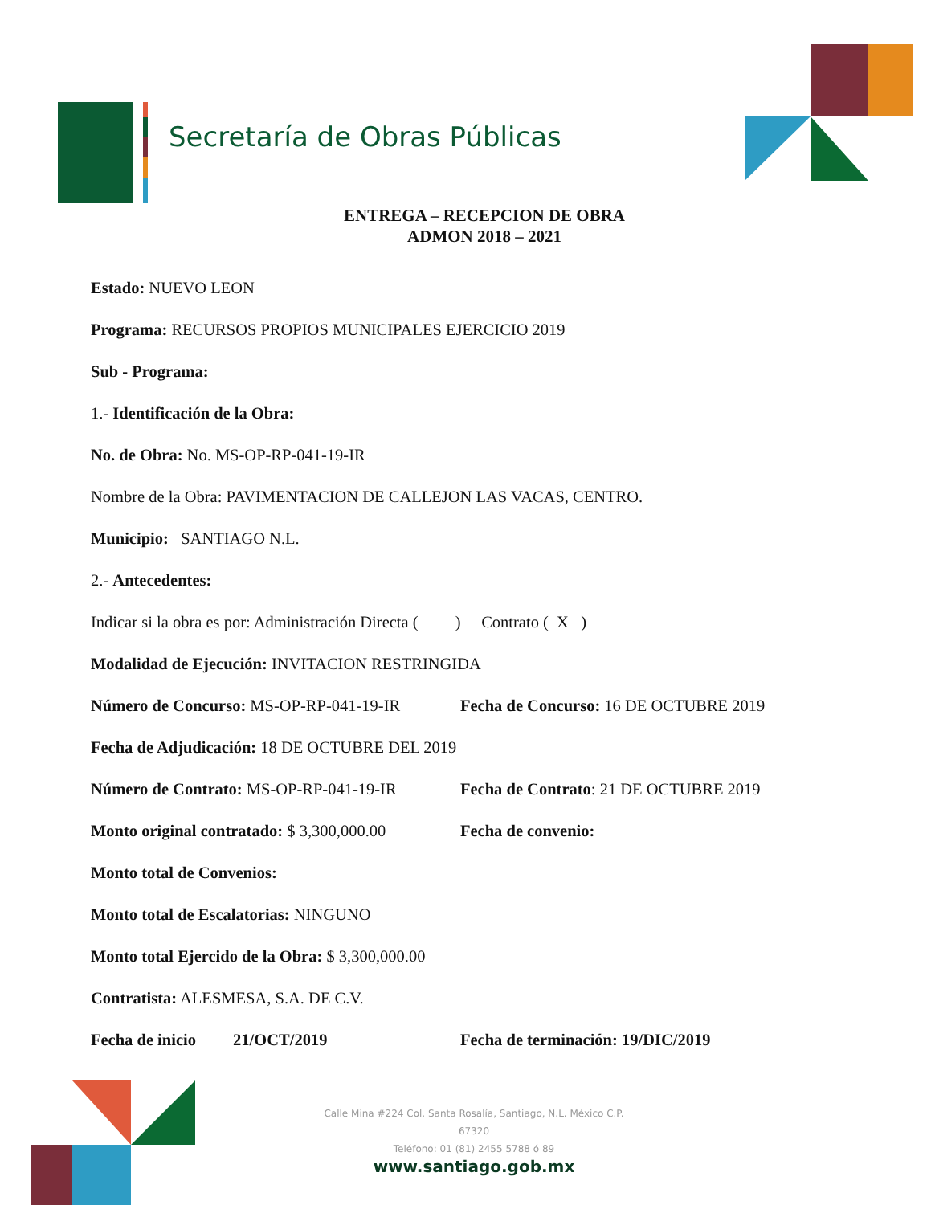Secretaría de Obras Públicas
ENTREGA – RECEPCION DE OBRA
ADMON 2018 – 2021
Estado: NUEVO LEON
Programa: RECURSOS PROPIOS MUNICIPALES EJERCICIO 2019
Sub - Programa:
1.- Identificación de la Obra:
No. de Obra: No. MS-OP-RP-041-19-IR
Nombre de la Obra: PAVIMENTACION DE CALLEJON LAS VACAS, CENTRO.
Municipio: SANTIAGO N.L.
2.- Antecedentes:
Indicar si la obra es por: Administración Directa ( ) Contrato ( X )
Modalidad de Ejecución: INVITACION RESTRINGIDA
Número de Concurso: MS-OP-RP-041-19-IR Fecha de Concurso: 16 DE OCTUBRE 2019
Fecha de Adjudicación: 18 DE OCTUBRE DEL 2019
Número de Contrato: MS-OP-RP-041-19-IR Fecha de Contrato: 21 DE OCTUBRE 2019
Monto original contratado: $ 3,300,000.00 Fecha de convenio:
Monto total de Convenios:
Monto total de Escalatorias: NINGUNO
Monto total Ejercido de la Obra: $ 3,300,000.00
Contratista: ALESMESA, S.A. DE C.V.
Fecha de inicio 21/OCT/2019 Fecha de terminación: 19/DIC/2019
Calle Mina #224 Col. Santa Rosalía, Santiago, N.L. México C.P. 67320
Teléfono: 01 (81) 2455 5788 ó 89
www.santiago.gob.mx